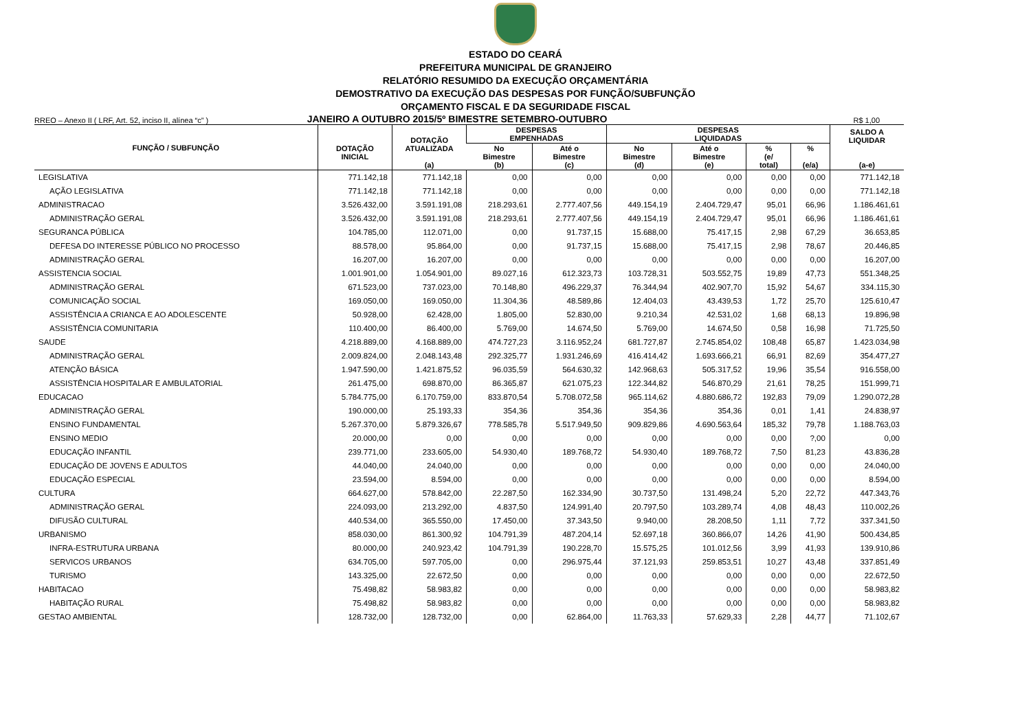ESTADO DO CEARÁ
PREFEITURA MUNICIPAL DE GRANJEIRO
RELATÓRIO RESUMIDO DA EXECUÇÃO ORÇAMENTÁRIA
DEMOSTRATIVO DA EXECUÇÃO DAS DESPESAS POR FUNÇÃO/SUBFUNÇÃO
ORÇAMENTO FISCAL E DA SEGURIDADE FISCAL
RREO – Anexo II ( LRF, Art. 52, inciso II, alínea “c” )
JANEIRO A OUTUBRO 2015/5º BIMESTRE SETEMBRO-OUTUBRO
R$ 1,00
| FUNÇÃO / SUBFUNÇÃO | DOTAÇÃO INICIAL | DOTAÇÃO ATUALIZADA (a) | DESPESAS EMPENHADAS | | DESPESAS LIQUIDADAS | | | | SALDO A LIQUIDAR (a-e) |
| --- | --- | --- | --- | --- | --- | --- | --- | --- | --- |
| | | | No Bimestre (b) | Até o Bimestre (c) | No Bimestre (d) | Até o Bimestre (e) | % (e/ total) | % (e/a) | |
| LEGISLATIVA | 771.142,18 | 771.142,18 | 0,00 | 0,00 | 0,00 | 0,00 | 0,00 | 0,00 | 771.142,18 |
| AÇÃO LEGISLATIVA | 771.142,18 | 771.142,18 | 0,00 | 0,00 | 0,00 | 0,00 | 0,00 | 0,00 | 771.142,18 |
| ADMINISTRACAO | 3.526.432,00 | 3.591.191,08 | 218.293,61 | 2.777.407,56 | 449.154,19 | 2.404.729,47 | 95,01 | 66,96 | 1.186.461,61 |
| ADMINISTRAÇÃO GERAL | 3.526.432,00 | 3.591.191,08 | 218.293,61 | 2.777.407,56 | 449.154,19 | 2.404.729,47 | 95,01 | 66,96 | 1.186.461,61 |
| SEGURANCA PÚBLICA | 104.785,00 | 112.071,00 | 0,00 | 91.737,15 | 15.688,00 | 75.417,15 | 2,98 | 67,29 | 36.653,85 |
| DEFESA DO INTERESSE PÚBLICO NO PROCESSO | 88.578,00 | 95.864,00 | 0,00 | 91.737,15 | 15.688,00 | 75.417,15 | 2,98 | 78,67 | 20.446,85 |
| ADMINISTRAÇÃO GERAL | 16.207,00 | 16.207,00 | 0,00 | 0,00 | 0,00 | 0,00 | 0,00 | 0,00 | 16.207,00 |
| ASSISTENCIA SOCIAL | 1.001.901,00 | 1.054.901,00 | 89.027,16 | 612.323,73 | 103.728,31 | 503.552,75 | 19,89 | 47,73 | 551.348,25 |
| ADMINISTRAÇÃO GERAL | 671.523,00 | 737.023,00 | 70.148,80 | 496.229,37 | 76.344,94 | 402.907,70 | 15,92 | 54,67 | 334.115,30 |
| COMUNICAÇÃO SOCIAL | 169.050,00 | 169.050,00 | 11.304,36 | 48.589,86 | 12.404,03 | 43.439,53 | 1,72 | 25,70 | 125.610,47 |
| ASSISTÊNCIA A CRIANCA E AO ADOLESCENTE | 50.928,00 | 62.428,00 | 1.805,00 | 52.830,00 | 9.210,34 | 42.531,02 | 1,68 | 68,13 | 19.896,98 |
| ASSISTÊNCIA COMUNITARIA | 110.400,00 | 86.400,00 | 5.769,00 | 14.674,50 | 5.769,00 | 14.674,50 | 0,58 | 16,98 | 71.725,50 |
| SAUDE | 4.218.889,00 | 4.168.889,00 | 474.727,23 | 3.116.952,24 | 681.727,87 | 2.745.854,02 | 108,48 | 65,87 | 1.423.034,98 |
| ADMINISTRAÇÃO GERAL | 2.009.824,00 | 2.048.143,48 | 292.325,77 | 1.931.246,69 | 416.414,42 | 1.693.666,21 | 66,91 | 82,69 | 354.477,27 |
| ATENÇÃO BÁSICA | 1.947.590,00 | 1.421.875,52 | 96.035,59 | 564.630,32 | 142.968,63 | 505.317,52 | 19,96 | 35,54 | 916.558,00 |
| ASSISTÊNCIA HOSPITALAR E AMBULATORIAL | 261.475,00 | 698.870,00 | 86.365,87 | 621.075,23 | 122.344,82 | 546.870,29 | 21,61 | 78,25 | 151.999,71 |
| EDUCACAO | 5.784.775,00 | 6.170.759,00 | 833.870,54 | 5.708.072,58 | 965.114,62 | 4.880.686,72 | 192,83 | 79,09 | 1.290.072,28 |
| ADMINISTRAÇÃO GERAL | 190.000,00 | 25.193,33 | 354,36 | 354,36 | 354,36 | 354,36 | 0,01 | 1,41 | 24.838,97 |
| ENSINO FUNDAMENTAL | 5.267.370,00 | 5.879.326,67 | 778.585,78 | 5.517.949,50 | 909.829,86 | 4.690.563,64 | 185,32 | 79,78 | 1.188.763,03 |
| ENSINO MEDIO | 20.000,00 | 0,00 | 0,00 | 0,00 | 0,00 | 0,00 | 0,00 | ?,00 | 0,00 |
| EDUCAÇÃO INFANTIL | 239.771,00 | 233.605,00 | 54.930,40 | 189.768,72 | 54.930,40 | 189.768,72 | 7,50 | 81,23 | 43.836,28 |
| EDUCAÇÃO DE JOVENS E ADULTOS | 44.040,00 | 24.040,00 | 0,00 | 0,00 | 0,00 | 0,00 | 0,00 | 0,00 | 24.040,00 |
| EDUCAÇÃO ESPECIAL | 23.594,00 | 8.594,00 | 0,00 | 0,00 | 0,00 | 0,00 | 0,00 | 0,00 | 8.594,00 |
| CULTURA | 664.627,00 | 578.842,00 | 22.287,50 | 162.334,90 | 30.737,50 | 131.498,24 | 5,20 | 22,72 | 447.343,76 |
| ADMINISTRAÇÃO GERAL | 224.093,00 | 213.292,00 | 4.837,50 | 124.991,40 | 20.797,50 | 103.289,74 | 4,08 | 48,43 | 110.002,26 |
| DIFUSÃO CULTURAL | 440.534,00 | 365.550,00 | 17.450,00 | 37.343,50 | 9.940,00 | 28.208,50 | 1,11 | 7,72 | 337.341,50 |
| URBANISMO | 858.030,00 | 861.300,92 | 104.791,39 | 487.204,14 | 52.697,18 | 360.866,07 | 14,26 | 41,90 | 500.434,85 |
| INFRA-ESTRUTURA URBANA | 80.000,00 | 240.923,42 | 104.791,39 | 190.228,70 | 15.575,25 | 101.012,56 | 3,99 | 41,93 | 139.910,86 |
| SERVICOS URBANOS | 634.705,00 | 597.705,00 | 0,00 | 296.975,44 | 37.121,93 | 259.853,51 | 10,27 | 43,48 | 337.851,49 |
| TURISMO | 143.325,00 | 22.672,50 | 0,00 | 0,00 | 0,00 | 0,00 | 0,00 | 0,00 | 22.672,50 |
| HABITACAO | 75.498,82 | 58.983,82 | 0,00 | 0,00 | 0,00 | 0,00 | 0,00 | 0,00 | 58.983,82 |
| HABITAÇÃO RURAL | 75.498,82 | 58.983,82 | 0,00 | 0,00 | 0,00 | 0,00 | 0,00 | 0,00 | 58.983,82 |
| GESTAO AMBIENTAL | 128.732,00 | 128.732,00 | 0,00 | 62.864,00 | 11.763,33 | 57.629,33 | 2,28 | 44,77 | 71.102,67 |